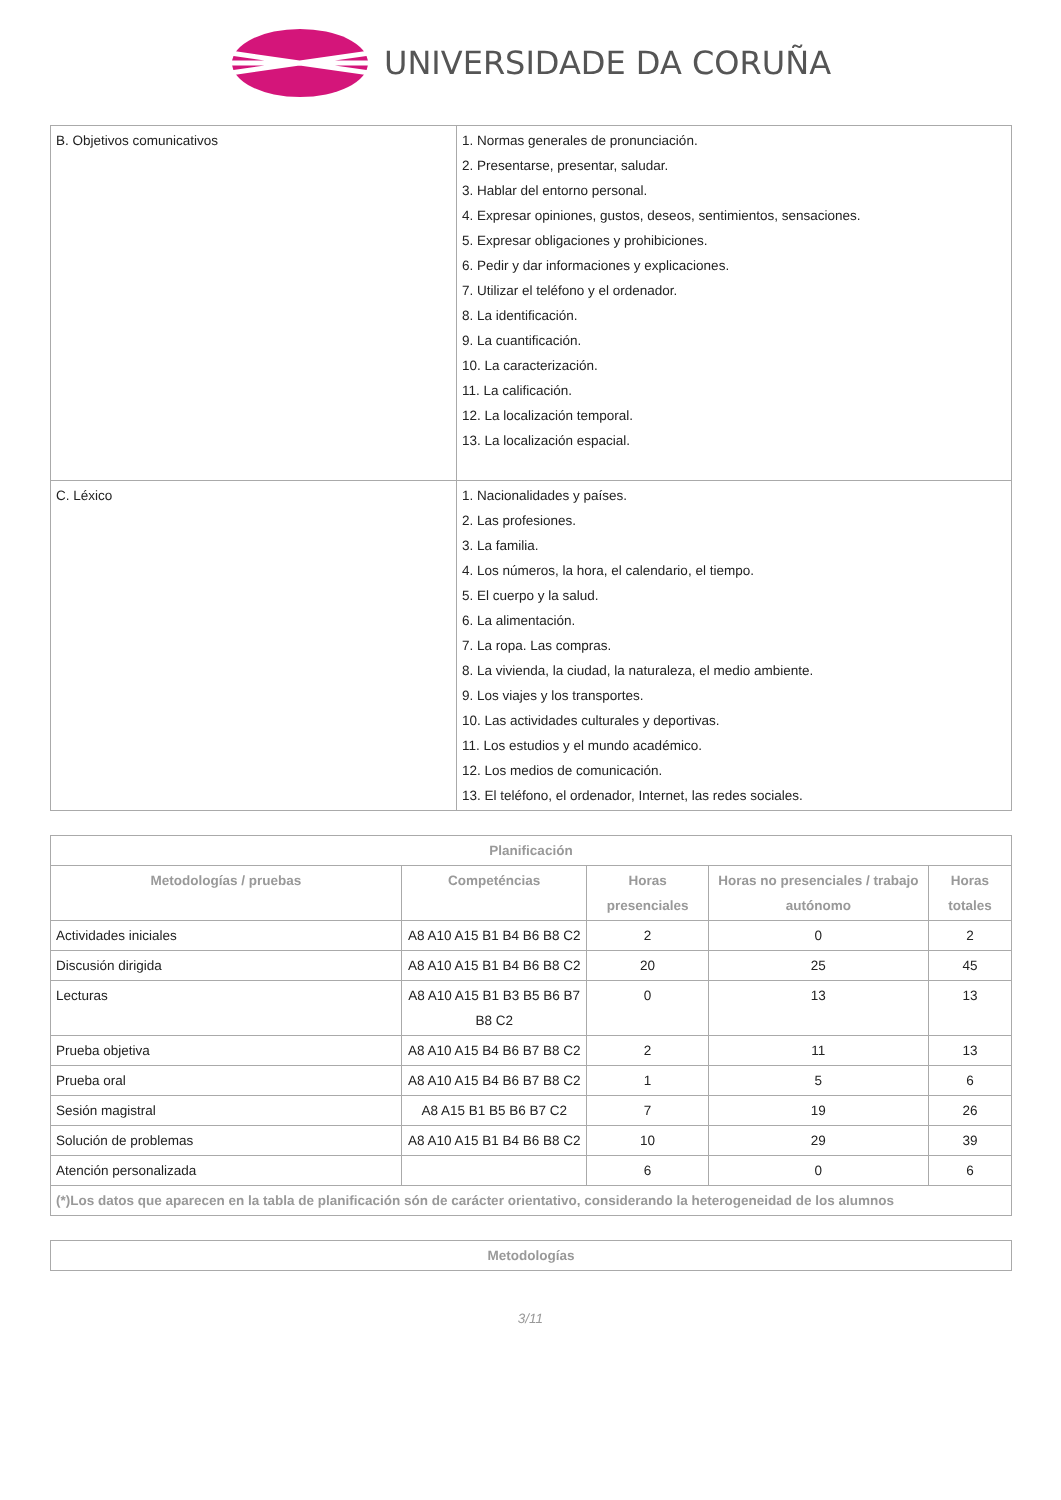UNIVERSIDADE DA CORUÑA
| B. Objetivos comunicativos | 1. Normas generales de pronunciación. 2. Presentarse, presentar, saludar. 3. Hablar del entorno personal. 4. Expresar opiniones, gustos, deseos, sentimientos, sensaciones. 5. Expresar obligaciones y prohibiciones. 6. Pedir y dar informaciones y explicaciones. 7. Utilizar el teléfono y el ordenador. 8. La identificación. 9. La cuantificación. 10. La caracterización. 11. La calificación. 12. La localización temporal. 13. La localización espacial. |
| C. Léxico | 1. Nacionalidades y países. 2. Las profesiones. 3. La familia. 4. Los números, la hora, el calendario, el tiempo. 5. El cuerpo y la salud. 6. La alimentación. 7. La ropa. Las compras. 8. La vivienda, la ciudad, la naturaleza, el medio ambiente. 9. Los viajes y los transportes. 10. Las actividades culturales y deportivas. 11. Los estudios y el mundo académico. 12. Los medios de comunicación. 13. El teléfono, el ordenador, Internet, las redes sociales. |
| Planificación | | | | |
| --- | --- | --- | --- | --- |
| Metodologías / pruebas | Competéncias | Horas presenciales | Horas no presenciales / trabajo autónomo | Horas totales |
| Actividades iniciales | A8 A10 A15 B1 B4 B6 B8 C2 | 2 | 0 | 2 |
| Discusión dirigida | A8 A10 A15 B1 B4 B6 B8 C2 | 20 | 25 | 45 |
| Lecturas | A8 A10 A15 B1 B3 B5 B6 B7 B8 C2 | 0 | 13 | 13 |
| Prueba objetiva | A8 A10 A15 B4 B6 B7 B8 C2 | 2 | 11 | 13 |
| Prueba oral | A8 A10 A15 B4 B6 B7 B8 C2 | 1 | 5 | 6 |
| Sesión magistral | A8 A15 B1 B5 B6 B7 C2 | 7 | 19 | 26 |
| Solución de problemas | A8 A10 A15 B1 B4 B6 B8 C2 | 10 | 29 | 39 |
| Atención personalizada | | 6 | 0 | 6 |
| (*)Los datos que aparecen en la tabla de planificación són de carácter orientativo, considerando la heterogeneidad de los alumnos | | | | |
| Metodologías |
| --- |
3/11